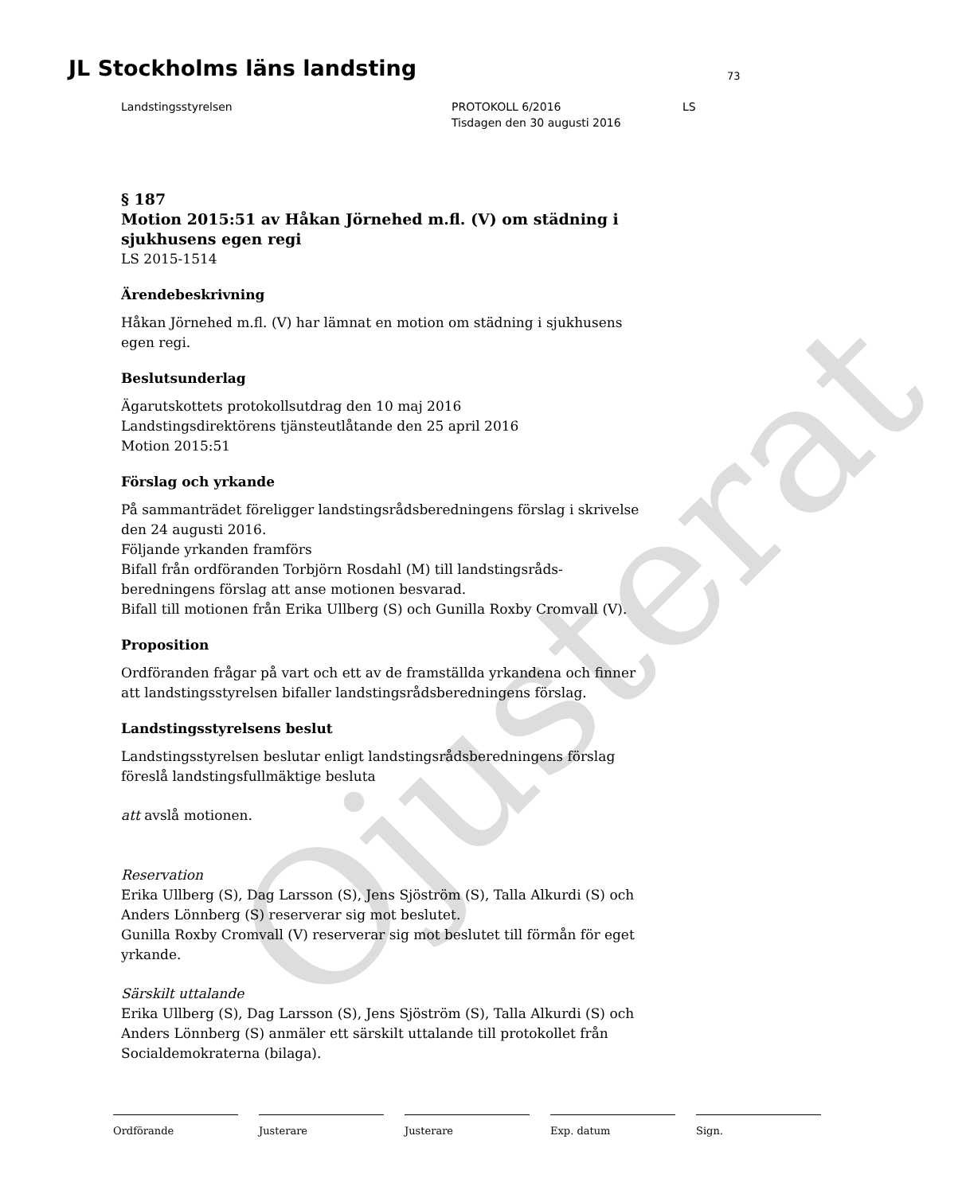Ojusterat
JL Stockholms läns landsting 73
Landstingsstyrelsen PROTOKOLL 6/2016
Tisdagen den 30 augusti 2016
LS
§ 187
Motion 2015:51 av Håkan Jörnehed m.fl. (V) om städning i sjukhusens egen regi
LS 2015-1514
Ärendebeskrivning
Håkan Jörnehed m.fl. (V) har lämnat en motion om städning i sjukhusens egen regi.
Beslutsunderlag
Ägarutskottets protokollsutdrag den 10 maj 2016
Landstingsdirektörens tjänsteutlåtande den 25 april 2016
Motion 2015:51
Förslag och yrkande
På sammanträdet föreligger landstingsrådsberedningens förslag i skrivelse den 24 augusti 2016.
Följande yrkanden framförs
Bifall från ordföranden Torbjörn Rosdahl (M) till landstingsråds-beredningens förslag att anse motionen besvarad.
Bifall till motionen från Erika Ullberg (S) och Gunilla Roxby Cromvall (V).
Proposition
Ordföranden frågar på vart och ett av de framställda yrkandena och finner att landstingsstyrelsen bifaller landstingsrådsberedningens förslag.
Landstingsstyrelsens beslut
Landstingsstyrelsen beslutar enligt landstingsrådsberedningens förslag föreslå landstingsfullmäktige besluta
att avslå motionen.
Reservation
Erika Ullberg (S), Dag Larsson (S), Jens Sjöström (S), Talla Alkurdi (S) och Anders Lönnberg (S) reserverar sig mot beslutet.
Gunilla Roxby Cromvall (V) reserverar sig mot beslutet till förmån för eget yrkande.
Särskilt uttalande
Erika Ullberg (S), Dag Larsson (S), Jens Sjöström (S), Talla Alkurdi (S) och Anders Lönnberg (S) anmäler ett särskilt uttalande till protokollet från Socialdemokraterna (bilaga).
Ordförande Justerare Justerare Exp. datum Sign.